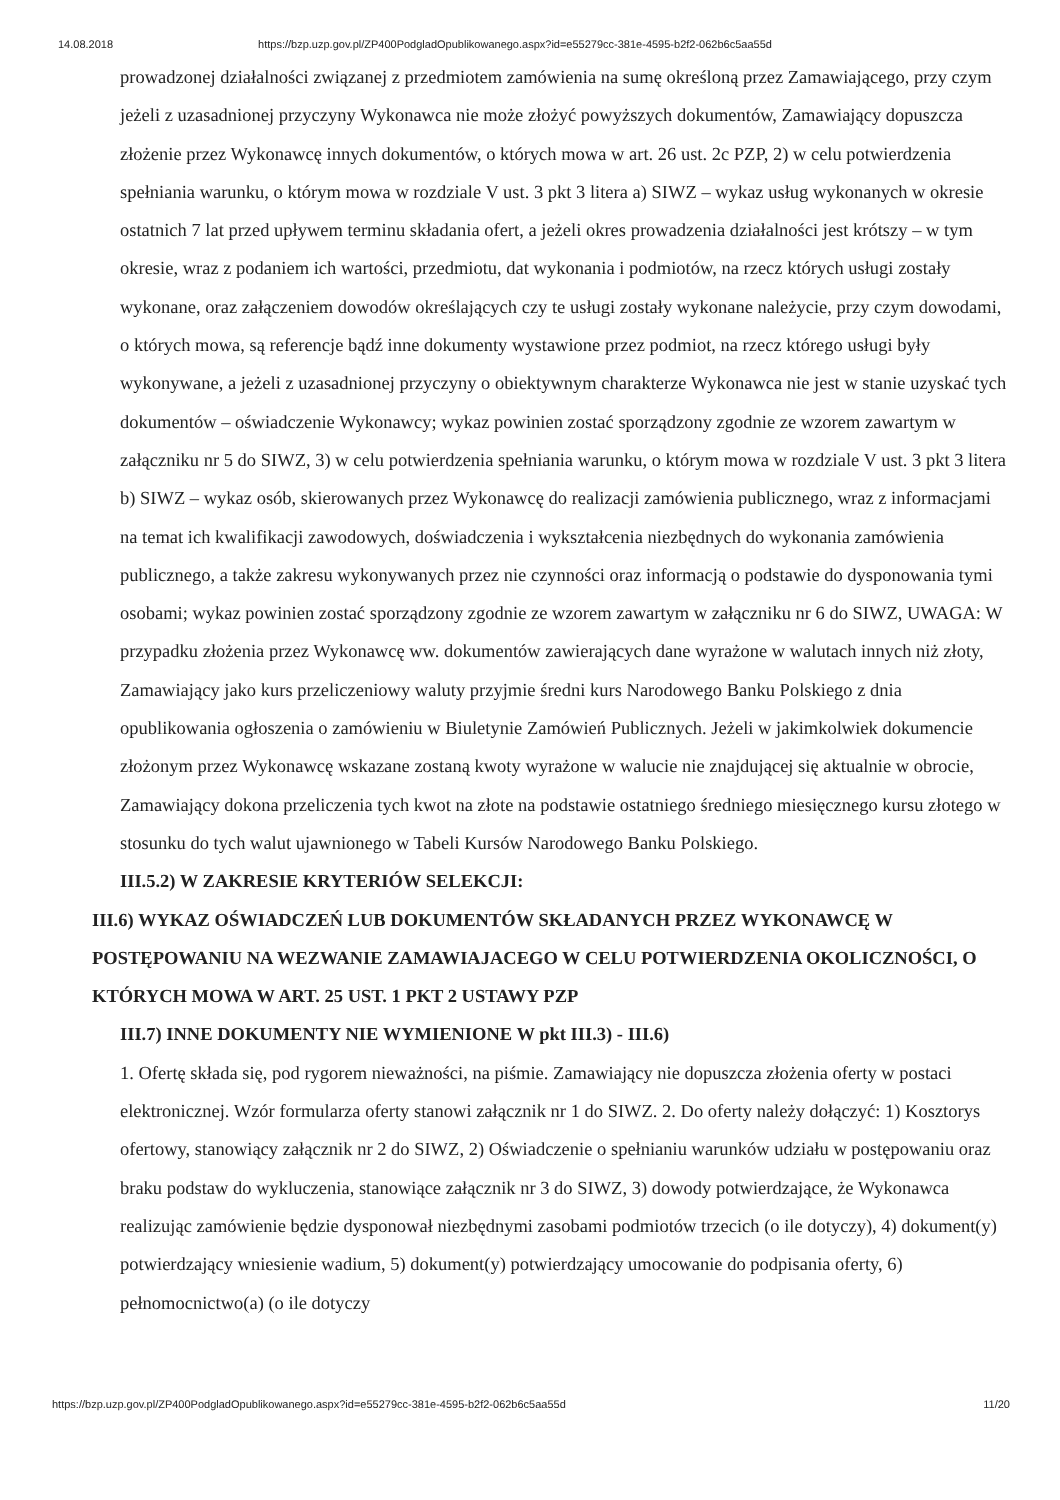14.08.2018 https://bzp.uzp.gov.pl/ZP400PodgladOpublikowanego.aspx?id=e55279cc-381e-4595-b2f2-062b6c5aa55d
prowadzonej działalności związanej z przedmiotem zamówienia na sumę określoną przez Zamawiającego, przy czym jeżeli z uzasadnionej przyczyny Wykonawca nie może złożyć powyższych dokumentów, Zamawiający dopuszcza złożenie przez Wykonawcę innych dokumentów, o których mowa w art. 26 ust. 2c PZP, 2) w celu potwierdzenia spełniania warunku, o którym mowa w rozdziale V ust. 3 pkt 3 litera a) SIWZ – wykaz usług wykonanych w okresie ostatnich 7 lat przed upływem terminu składania ofert, a jeżeli okres prowadzenia działalności jest krótszy – w tym okresie, wraz z podaniem ich wartości, przedmiotu, dat wykonania i podmiotów, na rzecz których usługi zostały wykonane, oraz załączeniem dowodów określających czy te usługi zostały wykonane należycie, przy czym dowodami, o których mowa, są referencje bądź inne dokumenty wystawione przez podmiot, na rzecz którego usługi były wykonywane, a jeżeli z uzasadnionej przyczyny o obiektywnym charakterze Wykonawca nie jest w stanie uzyskać tych dokumentów – oświadczenie Wykonawcy; wykaz powinien zostać sporządzony zgodnie ze wzorem zawartym w załączniku nr 5 do SIWZ, 3) w celu potwierdzenia spełniania warunku, o którym mowa w rozdziale V ust. 3 pkt 3 litera b) SIWZ – wykaz osób, skierowanych przez Wykonawcę do realizacji zamówienia publicznego, wraz z informacjami na temat ich kwalifikacji zawodowych, doświadczenia i wykształcenia niezbędnych do wykonania zamówienia publicznego, a także zakresu wykonywanych przez nie czynności oraz informacją o podstawie do dysponowania tymi osobami; wykaz powinien zostać sporządzony zgodnie ze wzorem zawartym w załączniku nr 6 do SIWZ, UWAGA: W przypadku złożenia przez Wykonawcę ww. dokumentów zawierających dane wyrażone w walutach innych niż złoty, Zamawiający jako kurs przeliczeniowy waluty przyjmie średni kurs Narodowego Banku Polskiego z dnia opublikowania ogłoszenia o zamówieniu w Biuletynie Zamówień Publicznych. Jeżeli w jakimkolwiek dokumencie złożonym przez Wykonawcę wskazane zostaną kwoty wyrażone w walucie nie znajdującej się aktualnie w obrocie, Zamawiający dokona przeliczenia tych kwot na złote na podstawie ostatniego średniego miesięcznego kursu złotego w stosunku do tych walut ujawnionego w Tabeli Kursów Narodowego Banku Polskiego.
III.5.2) W ZAKRESIE KRYTERIÓW SELEKCJI:
III.6) WYKAZ OŚWIADCZEŃ LUB DOKUMENTÓW SKŁADANYCH PRZEZ WYKONAWCĘ W POSTĘPOWANIU NA WEZWANIE ZAMAWIAJACEGO W CELU POTWIERDZENIA OKOLICZNOŚCI, O KTÓRYCH MOWA W ART. 25 UST. 1 PKT 2 USTAWY PZP
III.7) INNE DOKUMENTY NIE WYMIENIONE W pkt III.3) - III.6)
1. Ofertę składa się, pod rygorem nieważności, na piśmie. Zamawiający nie dopuszcza złożenia oferty w postaci elektronicznej. Wzór formularza oferty stanowi załącznik nr 1 do SIWZ. 2. Do oferty należy dołączyć: 1) Kosztorys ofertowy, stanowiący załącznik nr 2 do SIWZ, 2) Oświadczenie o spełnianiu warunków udziału w postępowaniu oraz braku podstaw do wykluczenia, stanowiące załącznik nr 3 do SIWZ, 3) dowody potwierdzające, że Wykonawca realizując zamówienie będzie dysponował niezbędnymi zasobami podmiotów trzecich (o ile dotyczy), 4) dokument(y) potwierdzający wniesienie wadium, 5) dokument(y) potwierdzający umocowanie do podpisania oferty, 6) pełnomocnictwo(a) (o ile dotyczy
https://bzp.uzp.gov.pl/ZP400PodgladOpublikowanego.aspx?id=e55279cc-381e-4595-b2f2-062b6c5aa55d 11/20